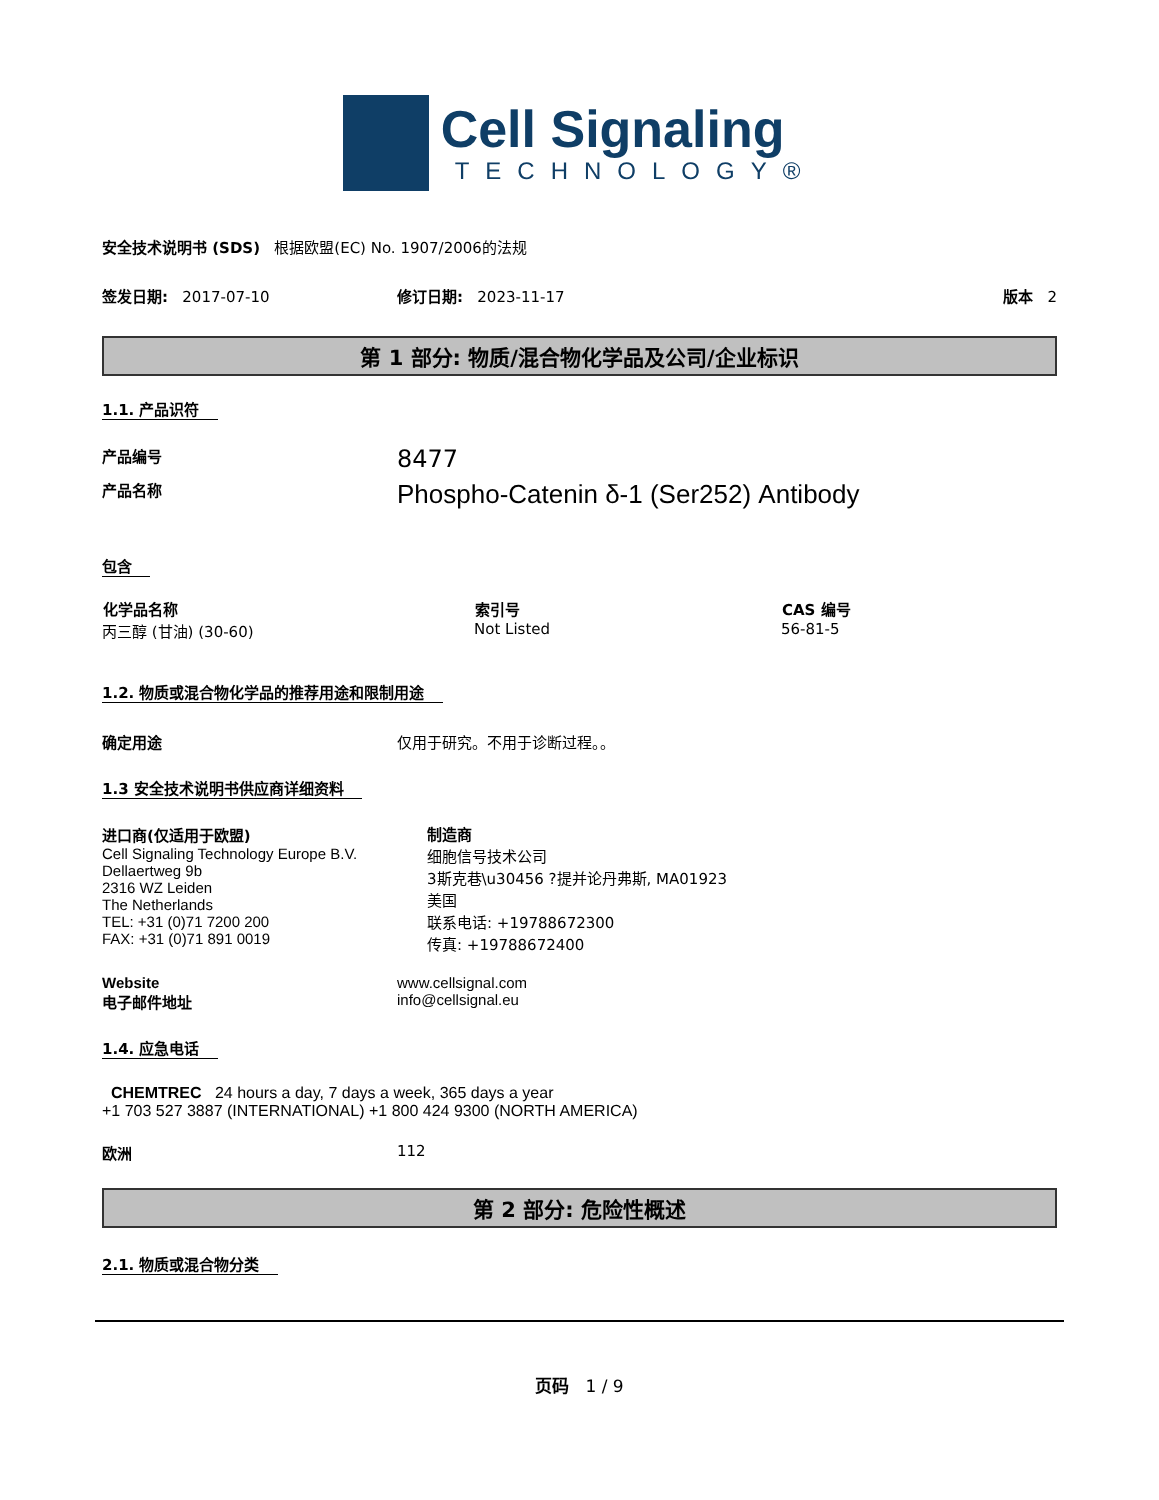Cell Signaling
TECHNOLOGY®
安全技术说明书 (SDS) 根据欧盟(EC) No. 1907/2006的法规
签发日期: 2017-07-10 修订日期: 2023-11-17 版本 2
第 1 部分: 物质/混合物化学品及公司/企业标识
1.1. 产品识符
产品编号
8477
产品名称
Phospho-Catenin δ-1 (Ser252) Antibody
包含
| 化学品名称 | 索引号 | CAS 编号 |
| --- | --- | --- |
| 丙三醇 (甘油) (30-60) | Not Listed | 56-81-5 |
1.2. 物质或混合物化学品的推荐用途和限制用途
确定用途 仅用于研究。不用于诊断过程。。
1.3 安全技术说明书供应商详细资料
进口商(仅适用于欧盟)
Cell Signaling Technology Europe B.V.
Dellaertweg 9b
2316 WZ Leiden
The Netherlands
TEL: +31 (0)71 7200 200
FAX: +31 (0)71 891 0019
制造商
细胞信号技术公司
3斯克巷\u30456 ?提并论丹弗斯, MA01923
美国
联系电话: +19788672300
传真: +19788672400
Website
电子邮件地址
www.cellsignal.com
info@cellsignal.eu
1.4. 应急电话
CHEMTREC 24 hours a day, 7 days a week, 365 days a year
+1 703 527 3887 (INTERNATIONAL) +1 800 424 9300 (NORTH AMERICA)
欧洲 112
第 2 部分: 危险性概述
2.1. 物质或混合物分类
页码 1 / 9